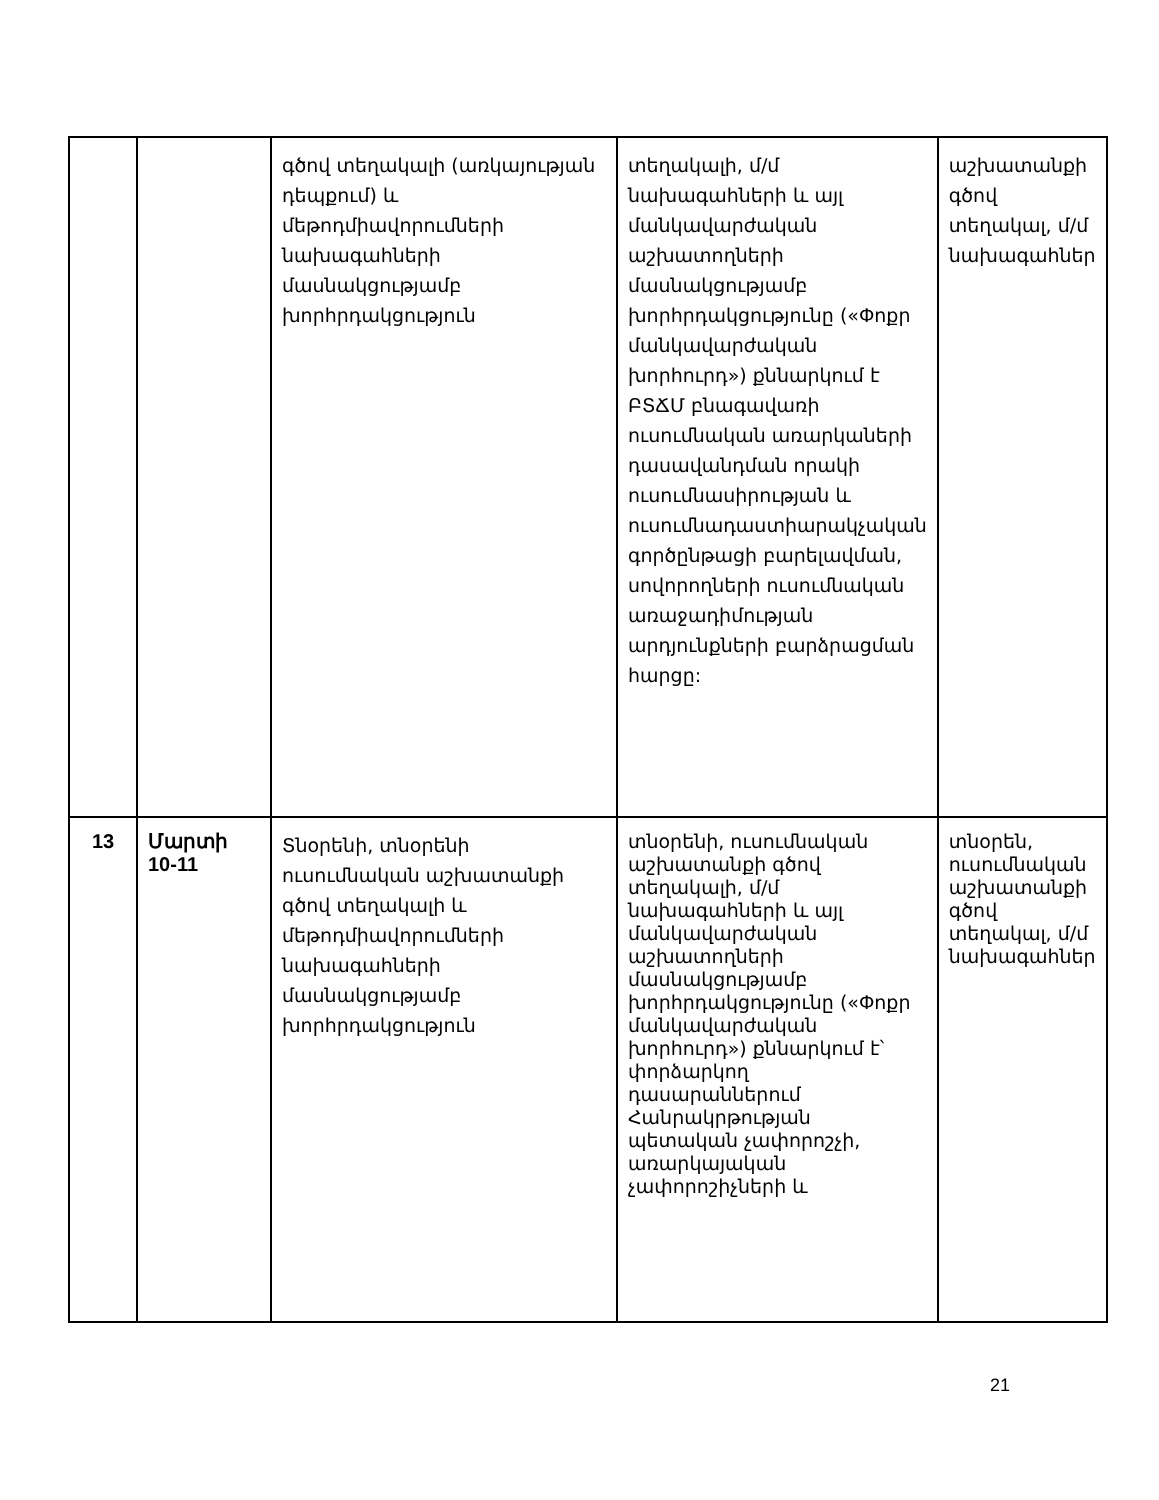| | | գծով տեղակալի (առկայության դեպքում) և մեթոդմիավորումների նախագահների մասնակցությամբ խորհրդակցություն | տեղակալի, մ/մ նախագահների և այլ մանկավարժական աշխատողների մասնակցությամբ խորհրդակցությունը («Փոքր մանկավարժական խորհուրդ») քննարկում է ԲՏՃՄ բնագավառի ուսումնական առարկաների դասավանդման որակի ուսումնասիրության և ուսումնադաստիարակչական գործընթացի բարելավման, սովորողների ուսումնական առաջադիմության արդյունքների բարձրացման հարցը: | աշխատանքի գծով տեղակալ, մ/մ նախագահներ |
| 13 | Մարտի 10-11 | Տնօրենի, տնօրենի ուսումնական աշխատանքի գծով տեղակալի և մեթոդմիավորումների նախագահների մասնակցությամբ խորհրդակցություն | տնօրենի, ուսումնական աշխատանքի գծով տեղակալի, մ/մ նախագահների և այլ մանկավարժական աշխատողների մասնակցությամբ խորհրդակցությունը («Փոքր մանկավարժական խորհուրդ») քննարկում է՝ փորձարկող դասարաններում Հանրակրթության պետական չափորոշչի, առարկայական չափորոշիչների և | տնօրեն, ուսումնական աշխատանքի գծով տեղակալ, մ/մ նախագահներ |
21